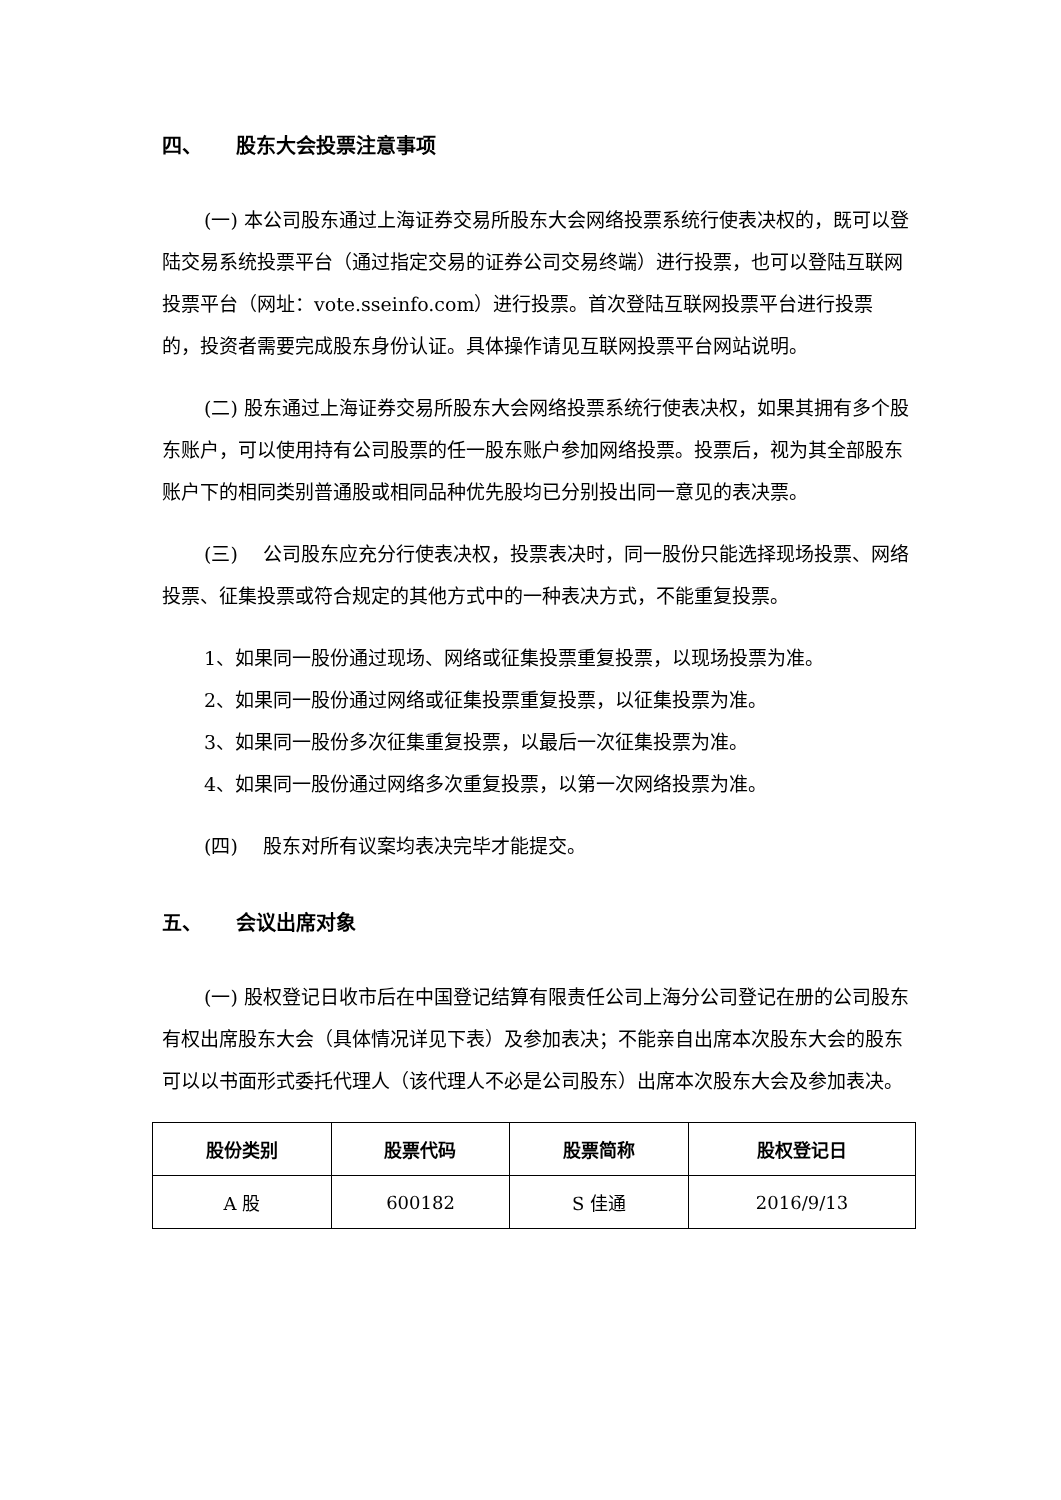四、 股东大会投票注意事项
(一) 本公司股东通过上海证券交易所股东大会网络投票系统行使表决权的，既可以登陆交易系统投票平台（通过指定交易的证券公司交易终端）进行投票，也可以登陆互联网投票平台（网址：vote.sseinfo.com）进行投票。首次登陆互联网投票平台进行投票的，投资者需要完成股东身份认证。具体操作请见互联网投票平台网站说明。
(二) 股东通过上海证券交易所股东大会网络投票系统行使表决权，如果其拥有多个股东账户，可以使用持有公司股票的任一股东账户参加网络投票。投票后，视为其全部股东账户下的相同类别普通股或相同品种优先股均已分别投出同一意见的表决票。
(三)　 公司股东应充分行使表决权，投票表决时，同一股份只能选择现场投票、网络投票、征集投票或符合规定的其他方式中的一种表决方式，不能重复投票。
1、如果同一股份通过现场、网络或征集投票重复投票，以现场投票为准。
2、如果同一股份通过网络或征集投票重复投票，以征集投票为准。
3、如果同一股份多次征集重复投票，以最后一次征集投票为准。
4、如果同一股份通过网络多次重复投票，以第一次网络投票为准。
(四)　 股东对所有议案均表决完毕才能提交。
五、 会议出席对象
(一) 股权登记日收市后在中国登记结算有限责任公司上海分公司登记在册的公司股东有权出席股东大会（具体情况详见下表）及参加表决；不能亲自出席本次股东大会的股东可以以书面形式委托代理人（该代理人不必是公司股东）出席本次股东大会及参加表决。
| 股份类别 | 股票代码 | 股票简称 | 股权登记日 |
| --- | --- | --- | --- |
| A 股 | 600182 | S 佳通 | 2016/9/13 |